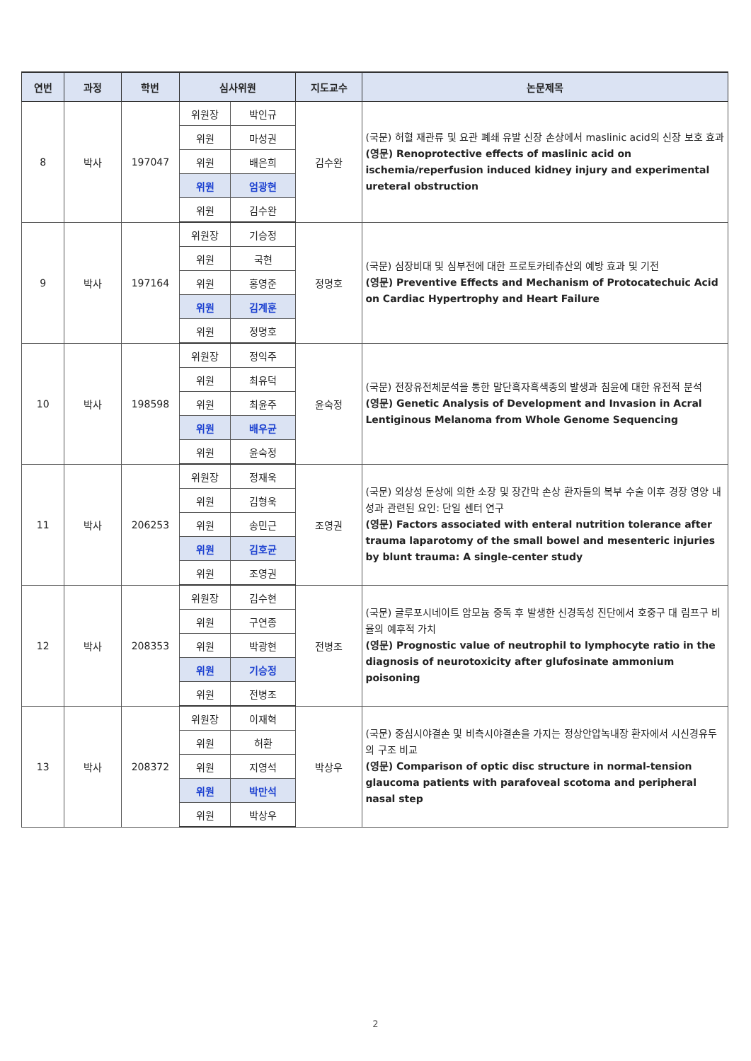| 연번 | 과정 | 학번 | 심사위원 | | 지도교수 | 논문제목 |
| --- | --- | --- | --- | --- | --- | --- |
| 8 | 박사 | 197047 | 위원장 | 박인규 | 김수완 | (국문) 허혈 재관류 및 요관 폐쇄 유발 신장 손상에서 maslinic acid의 신장 보호 효과 (영문) Renoprotective effects of maslinic acid on ischemia/reperfusion induced kidney injury and experimental ureteral obstruction |
| | | | 위원 | 마성권 | | |
| | | | 위원 | 배은희 | | |
| | | | 위원 | 엄광현 | | |
| | | | 위원 | 김수완 | | |
| 9 | 박사 | 197164 | 위원장 | 기승정 | 정명호 | (국문) 심장비대 및 심부전에 대한 프로토카테츄산의 예방 효과 및 기전 (영문) Preventive Effects and Mechanism of Protocatechuic Acid on Cardiac Hypertrophy and Heart Failure |
| | | | 위원 | 국현 | | |
| | | | 위원 | 홍영준 | | |
| | | | 위원 | 김계훈 | | |
| | | | 위원 | 정명호 | | |
| 10 | 박사 | 198598 | 위원장 | 정익주 | 윤숙정 | (국문) 전장유전체분석을 통한 말단흑자흑색종의 발생과 침윤에 대한 유전적 분석 (영문) Genetic Analysis of Development and Invasion in Acral Lentiginous Melanoma from Whole Genome Sequencing |
| | | | 위원 | 최유덕 | | |
| | | | 위원 | 최윤주 | | |
| | | | 위원 | 배우균 | | |
| | | | 위원 | 윤숙정 | | |
| 11 | 박사 | 206253 | 위원장 | 정재욱 | 조영권 | (국문) 외상성 둔상에 의한 소장 및 장간막 손상 환자들의 복부 수술 이후 경장 영양 내성과 관련된 요인: 단일 센터 연구 (영문) Factors associated with enteral nutrition tolerance after trauma laparotomy of the small bowel and mesenteric injuries by blunt trauma: A single-center study |
| | | | 위원 | 김형욱 | | |
| | | | 위원 | 송민근 | | |
| | | | 위원 | 김호균 | | |
| | | | 위원 | 조영권 | | |
| 12 | 박사 | 208353 | 위원장 | 김수현 | 전병조 | (국문) 글루포시네이트 암모늄 중독 후 발생한 신경독성 진단에서 호중구 대 림프구 비율의 예후적 가치 (영문) Prognostic value of neutrophil to lymphocyte ratio in the diagnosis of neurotoxicity after glufosinate ammonium poisoning |
| | | | 위원 | 구연종 | | |
| | | | 위원 | 박광현 | | |
| | | | 위원 | 기승정 | | |
| | | | 위원 | 전병조 | | |
| 13 | 박사 | 208372 | 위원장 | 이재혁 | 박상우 | (국문) 중심시야결손 및 비측시야결손을 가지는 정상안압녹내장 환자에서 시신경유두의 구조 비교 (영문) Comparison of optic disc structure in normal-tension glaucoma patients with parafoveal scotoma and peripheral nasal step |
| | | | 위원 | 허환 | | |
| | | | 위원 | 지영석 | | |
| | | | 위원 | 박만석 | | |
| | | | 위원 | 박상우 | | |
2